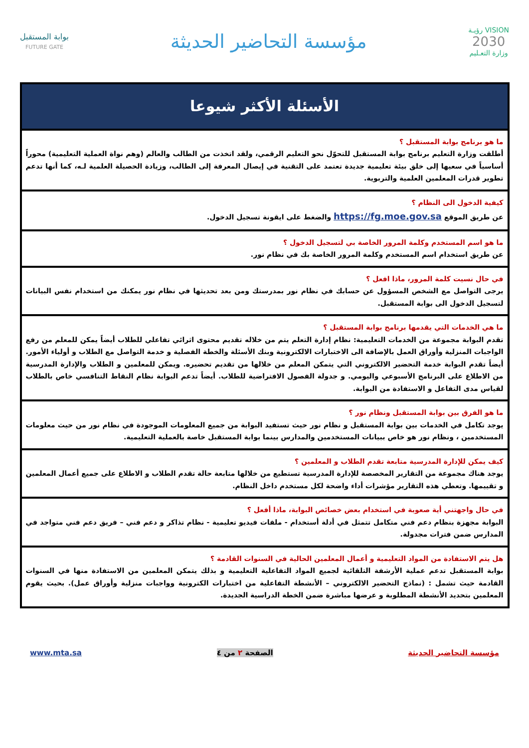VISION رؤيـة
2030
وزارة التعـليم
مؤسسة التحاضير الحديثة
بوابة المستقبل
FUTURE GATE
| الأسئلة الأكثر شيوعا |
| --- |
| ما هو برنامج بوابة المستقبل ؟ أطلقت وزارة التعليم برنامج بوابة المستقبل للتحوّل نحو التعليم الرقمي، ولقد اتخذت من الطالب والعالم (وهم نواة العملية التعليمية) محوراً أساسياً في سعيها إلى خلق بيئة تعليمية جديدة تعتمد على التقنية في إيصال المعرفة إلى الطالب، وزيادة الحصيلة العلمية لـه، كما أنها تدعم تطوير قدرات المعلمين العلمية والتربوية. |
| كيفية الدخول الى النظام ؟ عن طريق الموقع https://fg.moe.gov.sa والضغط على ايقونة تسجيل الدخول. |
| ما هو اسم المستخدم وكلمة المرور الخاصة بي لتسجيل الدخول ؟ عن طريق استخدام اسم المستخدم وكلمة المرور الخاصة بك في نظام نور. |
| في حال نسيت كلمة المرور، ماذا افعل ؟ يرجى التواصل مع الشخص المسؤول عن حسابك في نظام نور بمدرستك ومن بعد تحديثها في نظام نور يمكنك من استخدام نفس البيانات لتسجيل الدخول الى بوابة المستقبل. |
| ما هي الخدمات التي يقدمها برنامج بوابة المستقبل ؟ تقدم البوابة مجموعة من الخدمات التعليمية: نظام إدارة التعلم يتم من خلاله تقديم محتوى اثرائي تفاعلي للطلاب أيضاً يمكن للمعلم من رفع الواجبات المنزلية وأوراق العمل بالإضافة الى الاختبارات الالكترونية وبنك الأسئلة والخطة الفصلية و خدمة التواصل مع الطلاب و أولياء الأمور. أيضاً تقدم البوابة خدمة التحضير الالكتروني التي يتمكن المعلم من خلالها من تقديم تحضيره. ويمكن للمعلمين و الطلاب والإدارة المدرسية من الاطلاع على البرنامج الأسبوعي واليومي. و جدولة الفصول الافتراضية للطلاب. أيضاً تدعم البوابة نظام النقاط التنافسي خاص بالطلاب لقياس مدى التفاعل و الاستفادة من البوابة. |
| ما هو الفرق بين بوابة المستقبل ونظام نور ؟ يوجد تكامل في الخدمات بين بوابة المستقبل و نظام نور حيث تستفيد البوابة من جميع المعلومات الموجودة في نظام نور من حيث معلومات المستخدمين ، ونظام نور هو خاص ببيانات المستخدمين والمدارس بينما بوابة المستقبل خاصة بالعملية التعليمية. |
| كيف يمكن للإدارة المدرسية متابعة تقدم الطلاب و المعلمين ؟ يوجد هناك مجموعة من التقارير المخصصة للإدارة المدرسية تستطيع من خلالها متابعة حالة تقدم الطلاب و الاطلاع على جميع أعمال المعلمين و تقييمها. وتعطي هذه التقارير مؤشرات أداء واضحة لكل مستخدم داخل النظام. |
| في حال واجهتني أية صعوبة في استخدام بعض خصائص البوابة، ماذا أفعل ؟ البوابة مجهزة بنظام دعم فني متكامل تتمثل في أدلة أستخدام - ملفات فيديو تعليمية - نظام تذاكر و دعم فني – فريق دعم فني متواجد في المدارس ضمن فترات مجدولة. |
| هل يتم الاستفادة من المواد التعليمية و أعمال المعلمين الحالية في السنوات القادمة ؟ بوابة المستقبل تدعم عملية الأرشفة التلقائية لجميع المواد التفاعلية التعليمية و بذلك يتمكن المعلمين من الاستفادة منها في السنوات القادمة حيث تشمل : (نماذج التحضير الالكتروني – الأنشطة التفاعلية من اختبارات الكترونية وواجبات منزلية وأوراق عمل). بحيث يقوم المعلمين بتحديد الأنشطة المطلوبة و عرضها مباشرة ضمن الخطة الدراسية الجديدة. |
مؤسسة التحاضير الحديثة الصفحة ٢ من ٤ www.mta.sa